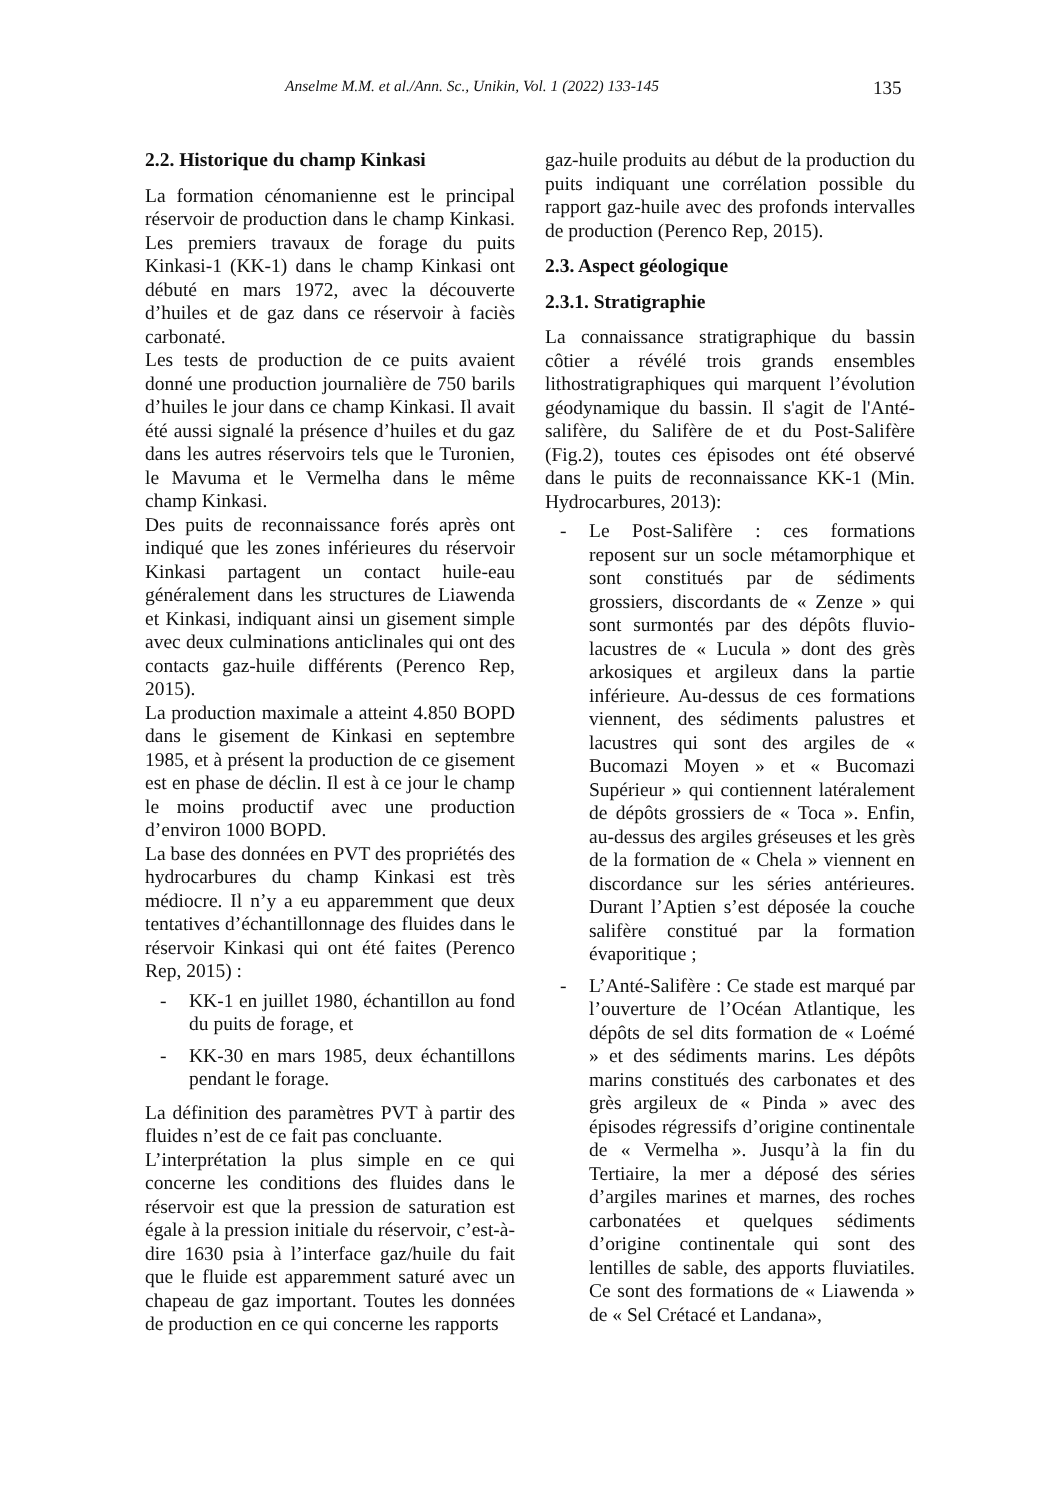Anselme M.M. et al./Ann. Sc., Unikin, Vol. 1 (2022) 133-145 135
2.2. Historique du champ Kinkasi
La formation cénomanienne est le principal réservoir de production dans le champ Kinkasi. Les premiers travaux de forage du puits Kinkasi-1 (KK-1) dans le champ Kinkasi ont débuté en mars 1972, avec la découverte d’huiles et de gaz dans ce réservoir à faciès carbonaté.
Les tests de production de ce puits avaient donné une production journalière de 750 barils d’huiles le jour dans ce champ Kinkasi. Il avait été aussi signalé la présence d’huiles et du gaz dans les autres réservoirs tels que le Turonien, le Mavuma et le Vermelha dans le même champ Kinkasi.
Des puits de reconnaissance forés après ont indiqué que les zones inférieures du réservoir Kinkasi partagent un contact huile-eau généralement dans les structures de Liawenda et Kinkasi, indiquant ainsi un gisement simple avec deux culminations anticlinales qui ont des contacts gaz-huile différents (Perenco Rep, 2015).
La production maximale a atteint 4.850 BOPD dans le gisement de Kinkasi en septembre 1985, et à présent la production de ce gisement est en phase de déclin. Il est à ce jour le champ le moins productif avec une production d’environ 1000 BOPD.
La base des données en PVT des propriétés des hydrocarbures du champ Kinkasi est très médiocre. Il n’y a eu apparemment que deux tentatives d’échantillonnage des fluides dans le réservoir Kinkasi qui ont été faites (Perenco Rep, 2015) :
- KK-1 en juillet 1980, échantillon au fond du puits de forage, et
- KK-30 en mars 1985, deux échantillons pendant le forage.
La définition des paramètres PVT à partir des fluides n’est de ce fait pas concluante.
L’interprétation la plus simple en ce qui concerne les conditions des fluides dans le réservoir est que la pression de saturation est égale à la pression initiale du réservoir, c’est-à-dire 1630 psia à l’interface gaz/huile du fait que le fluide est apparemment saturé avec un chapeau de gaz important. Toutes les données de production en ce qui concerne les rapports
gaz-huile produits au début de la production du puits indiquant une corrélation possible du rapport gaz-huile avec des profonds intervalles de production (Perenco Rep, 2015).
2.3. Aspect géologique
2.3.1. Stratigraphie
La connaissance stratigraphique du bassin côtier a révélé trois grands ensembles lithostratigraphiques qui marquent l’évolution géodynamique du bassin. Il s'agit de l'Anté-salifère, du Salifère de et du Post-Salifère (Fig.2), toutes ces épisodes ont été observé dans le puits de reconnaissance KK-1 (Min. Hydrocarbures, 2013):
- Le Post-Salifère : ces formations reposent sur un socle métamorphique et sont constitués par de sédiments grossiers, discordants de « Zenze » qui sont surmontés par des dépôts fluvio-lacustres de « Lucula » dont des grès arkosiques et argileux dans la partie inférieure. Au-dessus de ces formations viennent, des sédiments palustres et lacustres qui sont des argiles de « Bucomazi Moyen » et « Bucomazi Supérieur » qui contiennent latéralement de dépôts grossiers de « Toca ». Enfin, au-dessus des argiles gréseuses et les grès de la formation de « Chela » viennent en discordance sur les séries antérieures. Durant l’Aptien s’est déposée la couche salifère constitué par la formation évaporitique ;
- L’Anté-Salifère : Ce stade est marqué par l’ouverture de l’Océan Atlantique, les dépôts de sel dits formation de « Loémé » et des sédiments marins. Les dépôts marins constitués des carbonates et des grès argileux de « Pinda » avec des épisodes régressifs d’origine continentale de « Vermelha ». Jusqu’à la fin du Tertiaire, la mer a déposé des séries d’argiles marines et marnes, des roches carbonatées et quelques sédiments d’origine continentale qui sont des lentilles de sable, des apports fluviatiles. Ce sont des formations de « Liawenda » de « Sel Crétacé et Landana»,